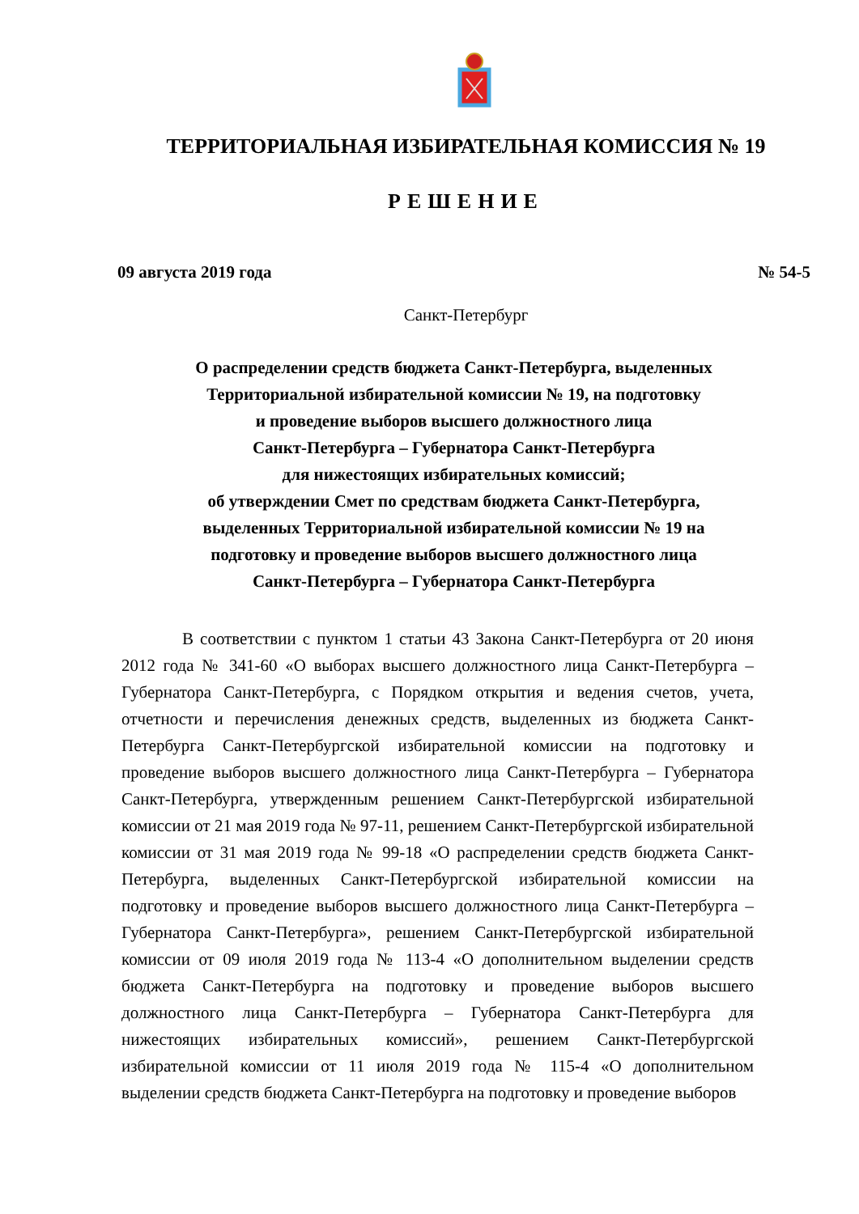ТЕРРИТОРИАЛЬНАЯ ИЗБИРАТЕЛЬНАЯ КОМИССИЯ № 19
РЕШЕНИЕ
09 августа 2019 года № 54-5
Санкт-Петербург
О распределении средств бюджета Санкт-Петербурга, выделенных
Территориальной избирательной комиссии № 19, на подготовку
и проведение выборов высшего должностного лица
Санкт-Петербурга – Губернатора Санкт-Петербурга
для нижестоящих избирательных комиссий;
об утверждении Смет по средствам бюджета Санкт-Петербурга,
выделенных Территориальной избирательной комиссии № 19 на
подготовку и проведение выборов высшего должностного лица
Санкт-Петербурга – Губернатора Санкт-Петербурга
В соответствии с пунктом 1 статьи 43 Закона Санкт-Петербурга от 20 июня 2012 года № 341-60 «О выборах высшего должностного лица Санкт-Петербурга – Губернатора Санкт-Петербурга, с Порядком открытия и ведения счетов, учета, отчетности и перечисления денежных средств, выделенных из бюджета Санкт-Петербурга Санкт-Петербургской избирательной комиссии на подготовку и проведение выборов высшего должностного лица Санкт-Петербурга – Губернатора Санкт-Петербурга, утвержденным решением Санкт-Петербургской избирательной комиссии от 21 мая 2019 года № 97-11, решением Санкт-Петербургской избирательной комиссии от 31 мая 2019 года № 99-18 «О распределении средств бюджета Санкт-Петербурга, выделенных Санкт-Петербургской избирательной комиссии на подготовку и проведение выборов высшего должностного лица Санкт-Петербурга – Губернатора Санкт-Петербурга», решением Санкт-Петербургской избирательной комиссии от 09 июля 2019 года № 113-4 «О дополнительном выделении средств бюджета Санкт-Петербурга на подготовку и проведение выборов высшего должностного лица Санкт-Петербурга – Губернатора Санкт-Петербурга для нижестоящих избирательных комиссий», решением Санкт-Петербургской избирательной комиссии от 11 июля 2019 года № 115-4 «О дополнительном выделении средств бюджета Санкт-Петербурга на подготовку и проведение выборов